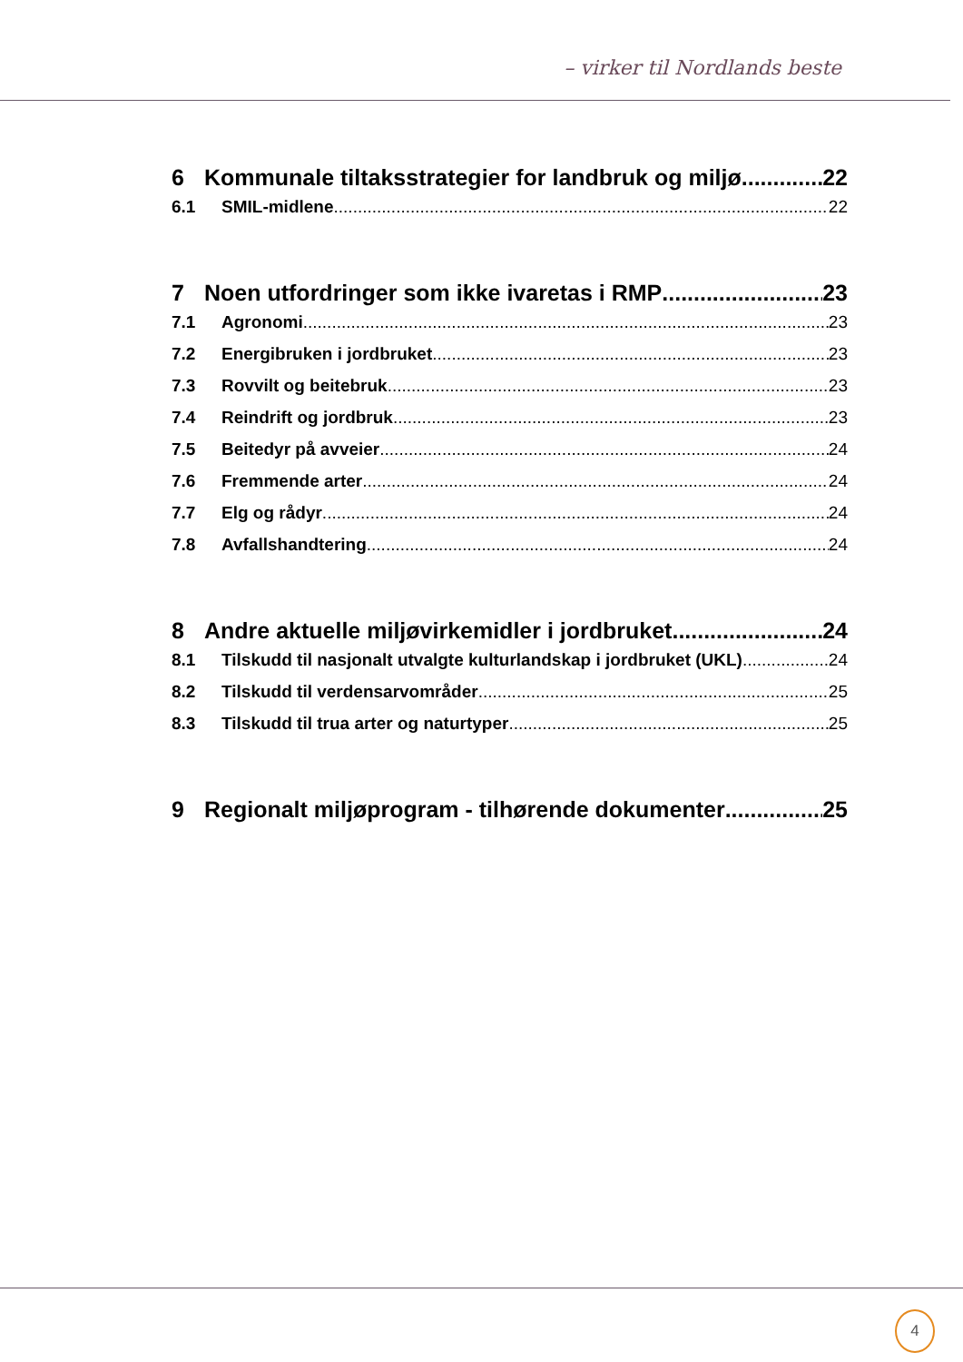– virker til Nordlands beste
6 Kommunale tiltaksstrategier for landbruk og miljø 22
6.1 SMIL-midlene 22
7 Noen utfordringer som ikke ivaretas i RMP 23
7.1 Agronomi 23
7.2 Energibruken i jordbruket 23
7.3 Rovvilt og beitebruk 23
7.4 Reindrift og jordbruk 23
7.5 Beitedyr på avveier 24
7.6 Fremmende arter 24
7.7 Elg og rådyr 24
7.8 Avfallshandtering 24
8 Andre aktuelle miljøvirkemidler i jordbruket 24
8.1 Tilskudd til nasjonalt utvalgte kulturlandskap i jordbruket (UKL) 24
8.2 Tilskudd til verdensarvområder 25
8.3 Tilskudd til trua arter og naturtyper 25
9 Regionalt miljøprogram - tilhørende dokumenter 25
4